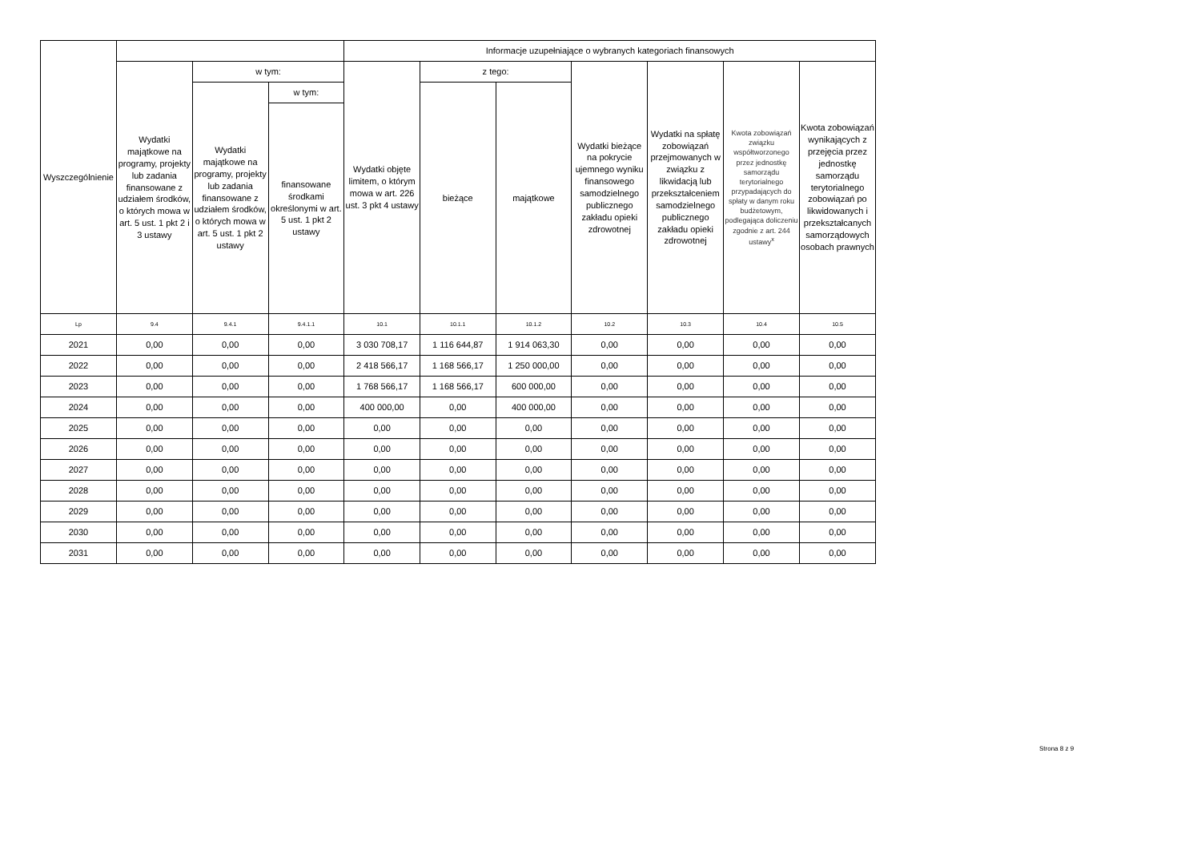| Wyszczególnienie | | | | Informacje uzupełniające o wybranych kategoriach finansowych | | | | | | |
| --- | --- | --- | --- | --- | --- | --- | --- | --- | --- | --- |
| | Wydatki majątkowe na programy, projekty lub zadania finansowane z udziałem środków, o których mowa w art. 5 ust. 1 pkt 2 i 3 ustawy | w tym: | | Wydatki objęte limitem, o którym mowa w art. 226 ust. 3 pkt 4 ustawy | z tego: | | Wydatki bieżące na pokrycie ujemnego wyniku finansowego samodzielnego publicznego zakładu opieki zdrowotnej | Wydatki na spłatę zobowiązań przejmowanych w związku z likwidacją lub przekształceniem samodzielnego publicznego zakładu opieki zdrowotnej | Kwota zobowiązań związku współtworzonego przez jednostkę samorządu terytorialnego przypadających do spłaty w danym roku budżetowym, podlegająca doliczeniu zgodnie z art. 244 ustawy<sup>x</sup> | Kwota zobowiązań wynikających z przejęcia przez jednostkę samorządu terytorialnego zobowiązań po likwidowanych i przekształcanych samorządowych osobach prawnych |
| | | Wydatki majątkowe na programy, projekty lub zadania finansowane z udziałem środków, o których mowa w art. 5 ust. 1 pkt 2 ustawy | w tym: | | bieżące | majątkowe | | | | |
| | | | finansowane środkami określonymi w art. 5 ust. 1 pkt 2 ustawy | | | | | | | |
| Lp | 9.4 | 9.4.1 | 9.4.1.1 | 10.1 | 10.1.1 | 10.1.2 | 10.2 | 10.3 | 10.4 | 10.5 |
| 2021 | 0,00 | 0,00 | 0,00 | 3 030 708,17 | 1 116 644,87 | 1 914 063,30 | 0,00 | 0,00 | 0,00 | 0,00 |
| 2022 | 0,00 | 0,00 | 0,00 | 2 418 566,17 | 1 168 566,17 | 1 250 000,00 | 0,00 | 0,00 | 0,00 | 0,00 |
| 2023 | 0,00 | 0,00 | 0,00 | 1 768 566,17 | 1 168 566,17 | 600 000,00 | 0,00 | 0,00 | 0,00 | 0,00 |
| 2024 | 0,00 | 0,00 | 0,00 | 400 000,00 | 0,00 | 400 000,00 | 0,00 | 0,00 | 0,00 | 0,00 |
| 2025 | 0,00 | 0,00 | 0,00 | 0,00 | 0,00 | 0,00 | 0,00 | 0,00 | 0,00 | 0,00 |
| 2026 | 0,00 | 0,00 | 0,00 | 0,00 | 0,00 | 0,00 | 0,00 | 0,00 | 0,00 | 0,00 |
| 2027 | 0,00 | 0,00 | 0,00 | 0,00 | 0,00 | 0,00 | 0,00 | 0,00 | 0,00 | 0,00 |
| 2028 | 0,00 | 0,00 | 0,00 | 0,00 | 0,00 | 0,00 | 0,00 | 0,00 | 0,00 | 0,00 |
| 2029 | 0,00 | 0,00 | 0,00 | 0,00 | 0,00 | 0,00 | 0,00 | 0,00 | 0,00 | 0,00 |
| 2030 | 0,00 | 0,00 | 0,00 | 0,00 | 0,00 | 0,00 | 0,00 | 0,00 | 0,00 | 0,00 |
| 2031 | 0,00 | 0,00 | 0,00 | 0,00 | 0,00 | 0,00 | 0,00 | 0,00 | 0,00 | 0,00 |
Strona 8 z 9